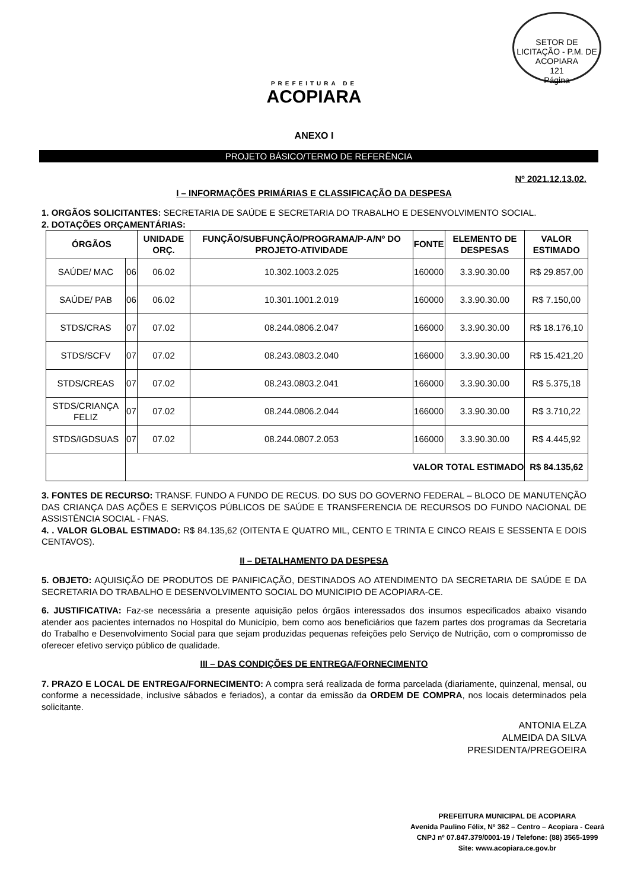SETOR DE LICITAÇÃO - P.M. DE ACOPIARA
121
Página
PREFEITURA DE
ACOPIARA
ANEXO I
PROJETO BÁSICO/TERMO DE REFERÊNCIA
Nº 2021.12.13.02.
I – INFORMAÇÕES PRIMÁRIAS E CLASSIFICAÇÃO DA DESPESA
1. ORGÃOS SOLICITANTES: SECRETARIA DE SAÚDE E SECRETARIA DO TRABALHO E DESENVOLVIMENTO SOCIAL.
2. DOTAÇÕES ORÇAMENTÁRIAS:
| ÓRGÃOS | | UNIDADE ORÇ. | FUNÇÃO/SUBFUNÇÃO/PROGRAMA/P-A/Nº DO PROJETO-ATIVIDADE | FONTE | ELEMENTO DE DESPESAS | VALOR ESTIMADO |
| --- | --- | --- | --- | --- | --- | --- |
| SAÚDE/ MAC | 06 | 06.02 | 10.302.1003.2.025 | 160000 | 3.3.90.30.00 | R$ 29.857,00 |
| SAÚDE/ PAB | 06 | 06.02 | 10.301.1001.2.019 | 160000 | 3.3.90.30.00 | R$ 7.150,00 |
| STDS/CRAS | 07 | 07.02 | 08.244.0806.2.047 | 166000 | 3.3.90.30.00 | R$ 18.176,10 |
| STDS/SCFV | 07 | 07.02 | 08.243.0803.2.040 | 166000 | 3.3.90.30.00 | R$ 15.421,20 |
| STDS/CREAS | 07 | 07.02 | 08.243.0803.2.041 | 166000 | 3.3.90.30.00 | R$ 5.375,18 |
| STDS/CRIANÇA FELIZ | 07 | 07.02 | 08.244.0806.2.044 | 166000 | 3.3.90.30.00 | R$ 3.710,22 |
| STDS/IGDSUAS | 07 | 07.02 | 08.244.0807.2.053 | 166000 | 3.3.90.30.00 | R$ 4.445,92 |
| | VALOR TOTAL ESTIMADO | | | | | R$ 84.135,62 |
3. FONTES DE RECURSO: TRANSF. FUNDO A FUNDO DE RECUS. DO SUS DO GOVERNO FEDERAL – BLOCO DE MANUTENÇÃO DAS CRIANÇA DAS AÇÕES E SERVIÇOS PÚBLICOS DE SAÚDE E TRANSFERENCIA DE RECURSOS DO FUNDO NACIONAL DE ASSISTÊNCIA SOCIAL - FNAS.
4. . VALOR GLOBAL ESTIMADO: R$ 84.135,62 (OITENTA E QUATRO MIL, CENTO E TRINTA E CINCO REAIS E SESSENTA E DOIS CENTAVOS).
II – DETALHAMENTO DA DESPESA
5. OBJETO: AQUISIÇÃO DE PRODUTOS DE PANIFICAÇÃO, DESTINADOS AO ATENDIMENTO DA SECRETARIA DE SAÚDE E DA SECRETARIA DO TRABALHO E DESENVOLVIMENTO SOCIAL DO MUNICIPIO DE ACOPIARA-CE.
6. JUSTIFICATIVA: Faz-se necessária a presente aquisição pelos órgãos interessados dos insumos especificados abaixo visando atender aos pacientes internados no Hospital do Município, bem como aos beneficiários que fazem partes dos programas da Secretaria do Trabalho e Desenvolvimento Social para que sejam produzidas pequenas refeições pelo Serviço de Nutrição, com o compromisso de oferecer efetivo serviço público de qualidade.
III – DAS CONDIÇÕES DE ENTREGA/FORNECIMENTO
7. PRAZO E LOCAL DE ENTREGA/FORNECIMENTO: A compra será realizada de forma parcelada (diariamente, quinzenal, mensal, ou conforme a necessidade, inclusive sábados e feriados), a contar da emissão da ORDEM DE COMPRA, nos locais determinados pela solicitante.
ANTONIA ELZA
ALMEIDA DA SILVA
PRESIDENTA/PREGOEIRA
PREFEITURA MUNICIPAL DE ACOPIARA
Avenida Paulino Félix, Nº 362 – Centro – Acopiara - Ceará
CNPJ nº 07.847.379/0001-19 / Telefone: (88) 3565-1999
Site: www.acopiara.ce.gov.br